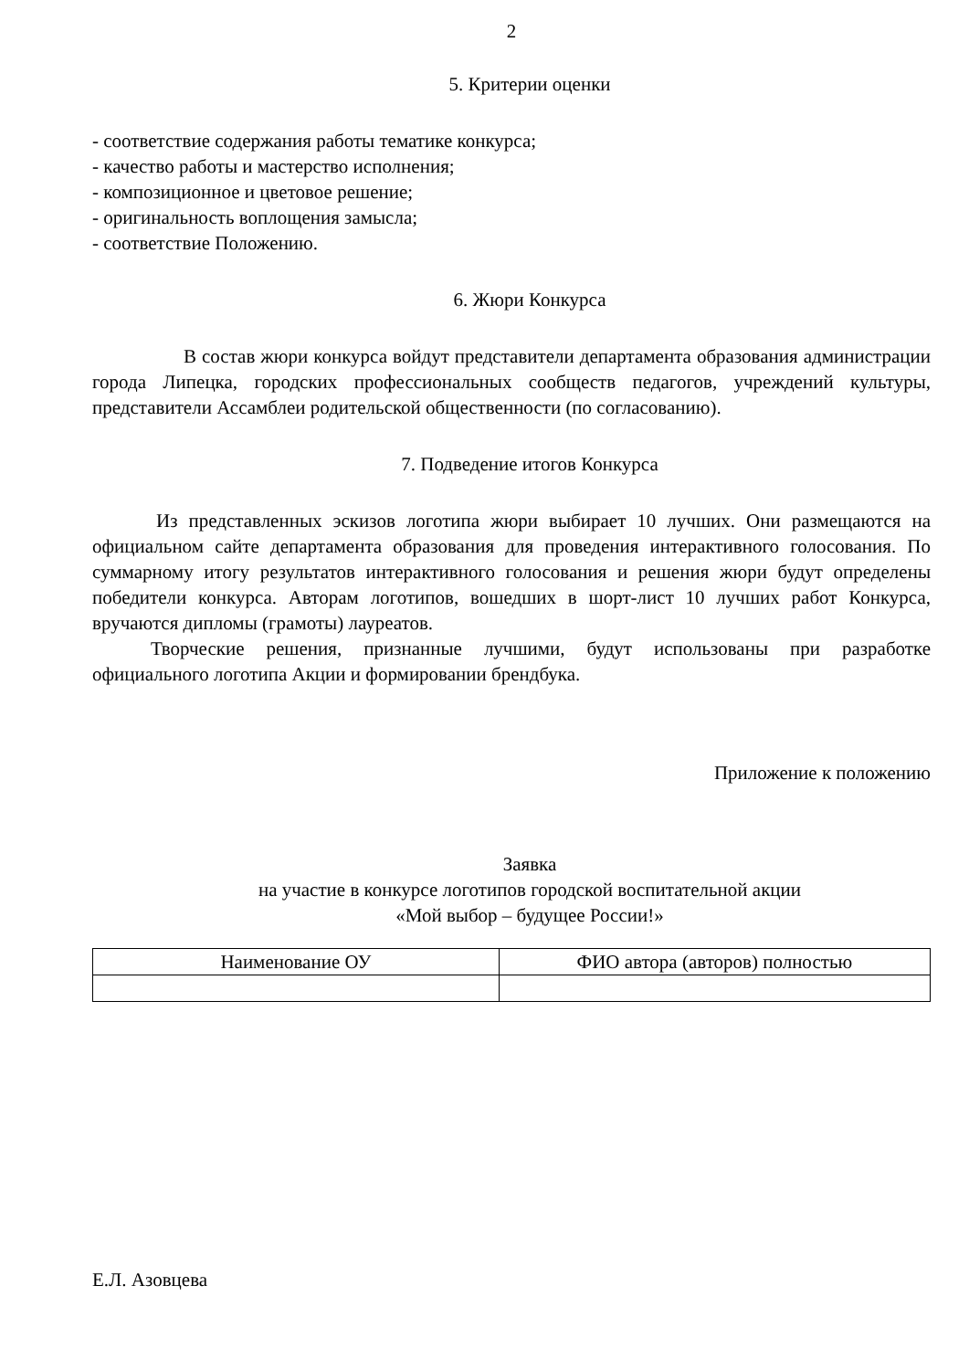2
5. Критерии оценки
- соответствие содержания работы тематике конкурса;
- качество работы и мастерство исполнения;
- композиционное и цветовое решение;
- оригинальность воплощения замысла;
- соответствие Положению.
6. Жюри Конкурса
В состав жюри конкурса войдут представители департамента образования администрации города Липецка, городских профессиональных сообществ педагогов, учреждений культуры, представители Ассамблеи родительской общественности (по согласованию).
7. Подведение итогов Конкурса
Из представленных эскизов логотипа жюри выбирает 10 лучших. Они размещаются на официальном сайте департамента образования для проведения интерактивного голосования. По суммарному итогу результатов интерактивного голосования и решения жюри будут определены победители конкурса. Авторам логотипов, вошедших в шорт-лист 10 лучших работ Конкурса, вручаются дипломы (грамоты) лауреатов.
Творческие решения, признанные лучшими, будут использованы при разработке официального логотипа Акции и формировании брендбука.
Приложение к положению
Заявка
на участие в конкурсе логотипов городской воспитательной акции
«Мой выбор – будущее России!»
| Наименование ОУ | ФИО автора (авторов) полностью |
| --- | --- |
Е.Л. Азовцева